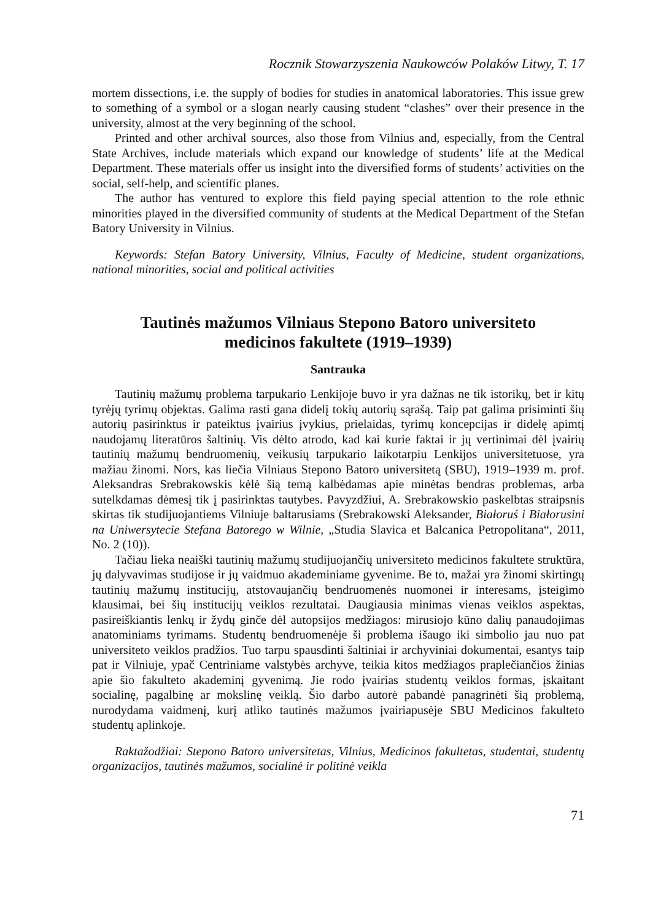Rocznik Stowarzyszenia Naukowców Polaków Litwy, T. 17
mortem dissections, i.e. the supply of bodies for studies in anatomical laboratories. This issue grew to something of a symbol or a slogan nearly causing student “clashes” over their presence in the university, almost at the very beginning of the school.
Printed and other archival sources, also those from Vilnius and, especially, from the Central State Archives, include materials which expand our knowledge of students’ life at the Medical Department. These materials offer us insight into the diversified forms of students’ activities on the social, self-help, and scientific planes.
The author has ventured to explore this field paying special attention to the role ethnic minorities played in the diversified community of students at the Medical Department of the Stefan Batory University in Vilnius.
Keywords: Stefan Batory University, Vilnius, Faculty of Medicine, student organizations, national minorities, social and political activities
Tautinės mažumos Vilniaus Stepono Batoro universiteto
medicinos fakultete (1919–1939)
Santrauka
Tautinių mažumų problema tarpukario Lenkijoje buvo ir yra dažnas ne tik istorikų, bet ir kitų tyrėjų tyrimų objektas. Galima rasti gana didelį tokių autorių sąrašą. Taip pat galima prisiminti šių autorių pasirinktus ir pateiktus įvairius įvykius, prielaidas, tyrimų koncepcijas ir didelę apimtį naudojamų literatūros šaltinių. Vis dėlto atrodo, kad kai kurie faktai ir jų vertinimai dėl įvairių tautinių mažumų bendruomenių, veikusių tarpukario laikotarpiu Lenkijos universitetuose, yra mažiau žinomi. Nors, kas liečia Vilniaus Stepono Batoro universitetą (SBU), 1919–1939 m. prof. Aleksandras Srebrakowskis kėlė šią temą kalbėdamas apie minėtas bendras problemas, arba sutelkdamas dėmesį tik į pasirinktas tautybes. Pavyzdžiui, A. Srebrakowskio paskelbtas straipsnis skirtas tik studijuojantiems Vilniuje baltarusiams (Srebrakowski Aleksander, Białoruś i Białorusini na Uniwersytecie Stefana Batorego w Wilnie, „Studia Slavica et Balcanica Petropolitana“, 2011, No. 2 (10)).
Tačiau lieka neaiški tautinių mažumų studijuojančių universiteto medicinos fakultete struktūra, jų dalyvavimas studijose ir jų vaidmuo akademiniame gyvenime. Be to, mažai yra žinomi skirtingų tautinių mažumų institucijų, atstovaujančių bendruomenės nuomonei ir interesams, įsteigimo klausimai, bei šių institucijų veiklos rezultatai. Daugiausia minimas vienas veiklos aspektas, pasireiškiantis lenkų ir žydų ginče dėl autopsijos medžiagos: mirusiojo kūno dalių panaudojimas anatominiams tyrimams. Studentų bendruomenėje ši problema išaugo iki simbolio jau nuo pat universiteto veiklos pradžios. Tuo tarpu spausdinti šaltiniai ir archyviniai dokumentai, esantys taip pat ir Vilniuje, ypač Centriniame valstybės archyve, teikia kitos medžiagos praplečiančios žinias apie šio fakulteto akademinį gyvenimą. Jie rodo įvairias studentų veiklos formas, įskaitant socialinę, pagalbinę ar mokslinę veiklą. Šio darbo autorė pabandė panagrinėti šią problemą, nurodydama vaidmenį, kurį atliko tautinės mažumos įvairiapusėje SBU Medicinos fakulteto studentų aplinkoje.
Raktažodžiai: Stepono Batoro universitetas, Vilnius, Medicinos fakultetas, studentai, studentų organizacijos, tautinės mažumos, socialinė ir politinė veikla
71